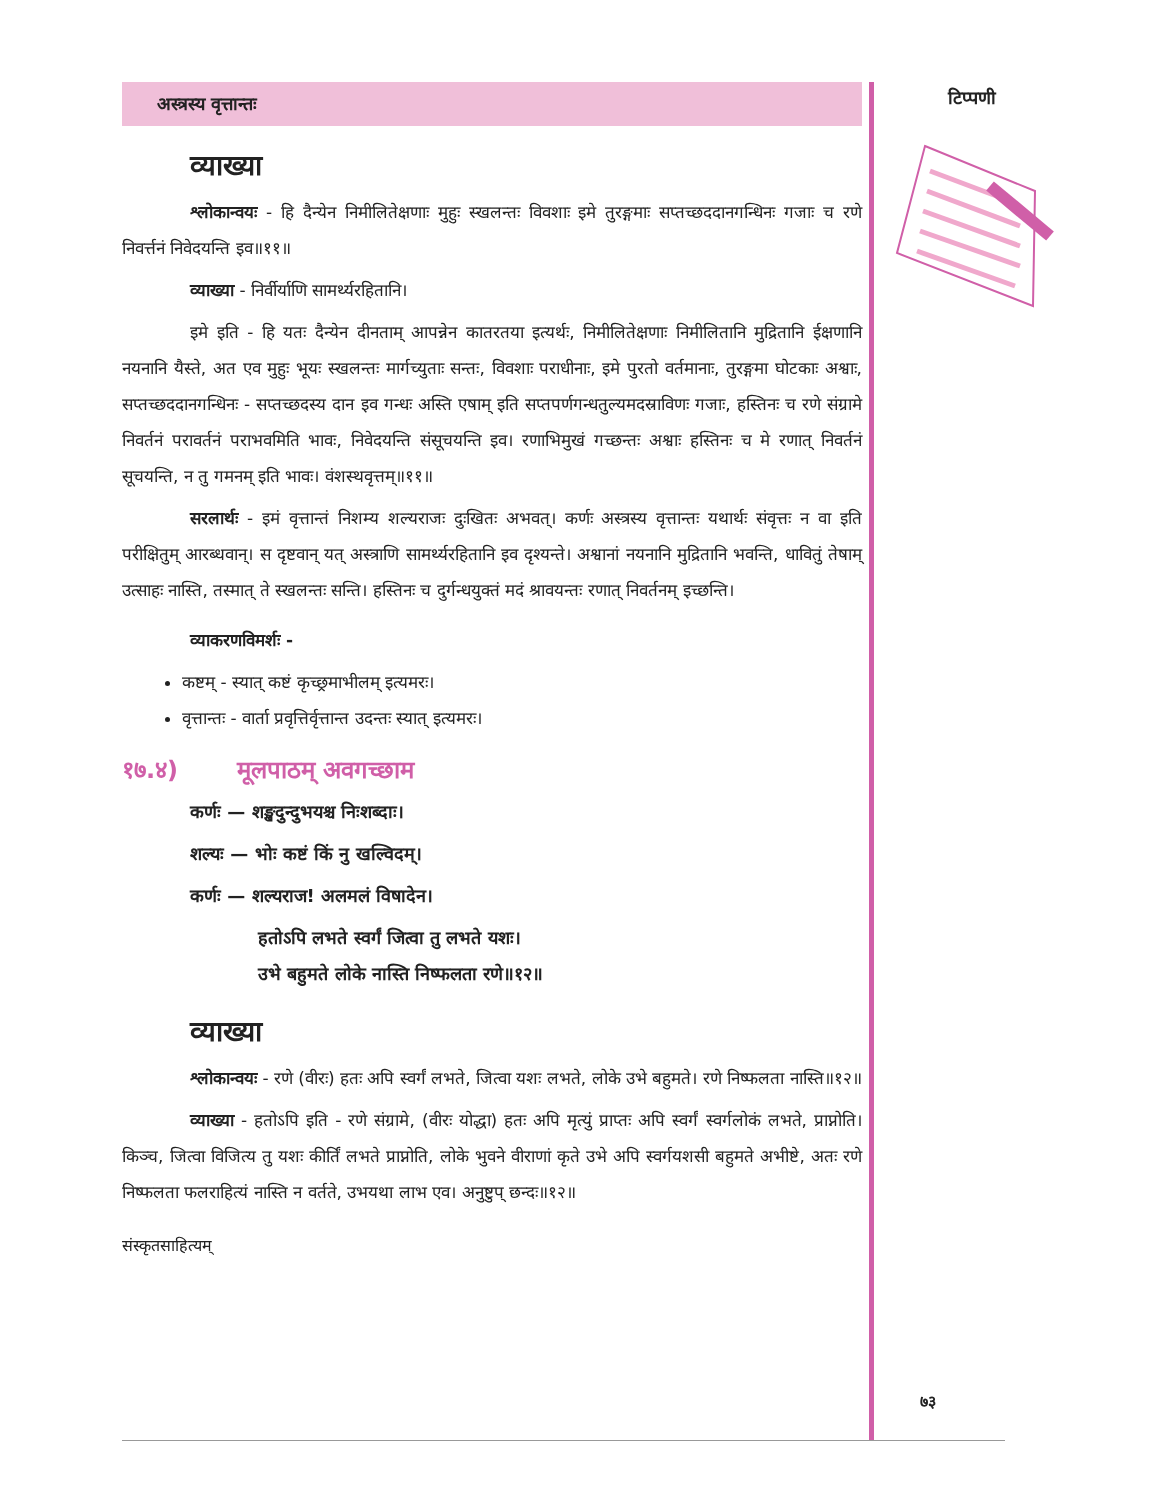अस्त्रस्य वृत्तान्तः
व्याख्या
श्लोकान्वयः - हि दैन्येन निमीलितेक्षणाः मुहुः स्खलन्तः विवशाः इमे तुरङ्गमाः सप्तच्छददानगन्धिनः गजाः च रणे निवर्त्तनं निवेदयन्ति इव॥११॥
व्याख्या - निर्वीर्याणि सामर्थ्यरहितानि।
इमे इति - हि यतः दैन्येन दीनताम् आपन्नेन कातरतया इत्यर्थः, निमीलितेक्षणाः निमीलितानि मुद्रितानि ईक्षणानि नयनानि यैस्ते, अत एव मुहुः भूयः स्खलन्तः मार्गच्युताः सन्तः, विवशाः पराधीनाः, इमे पुरतो वर्तमानाः, तुरङ्गमा घोटकाः अश्वाः, सप्तच्छददानगन्धिनः - सप्तच्छदस्य दान इव गन्धः अस्ति एषाम् इति सप्तपर्णगन्धतुल्यमदस्राविणः गजाः, हस्तिनः च रणे संग्रामे निवर्तनं परावर्तनं पराभवमिति भावः, निवेदयन्ति संसूचयन्ति इव। रणाभिमुखं गच्छन्तः अश्वाः हस्तिनः च मे रणात् निवर्तनं सूचयन्ति, न तु गमनम् इति भावः। वंशस्थवृत्तम्॥११॥
सरलार्थः - इमं वृत्तान्तं निशम्य शल्यराजः दुःखितः अभवत्। कर्णः अस्त्रस्य वृत्तान्तः यथार्थः संवृत्तः न वा इति परीक्षितुम् आरब्धवान्। स दृष्टवान् यत् अस्त्राणि सामर्थ्यरहितानि इव दृश्यन्ते। अश्वानां नयनानि मुद्रितानि भवन्ति, धावितुं तेषाम् उत्साहः नास्ति, तस्मात् ते स्खलन्तः सन्ति। हस्तिनः च दुर्गन्धयुक्तं मदं श्रावयन्तः रणात् निवर्तनम् इच्छन्ति।
व्याकरणविमर्शः -
कष्टम् - स्यात् कष्टं कृच्छ्रमाभीलम् इत्यमरः।
वृत्तान्तः - वार्ता प्रवृत्तिर्वृत्तान्त उदन्तः स्यात् इत्यमरः।
१७.४) मूलपाठम् अवगच्छाम
कर्णः — शङ्खदुन्दुभयश्च निःशब्दाः।
शल्यः — भोः कष्टं किं नु खल्विदम्।
कर्णः — शल्यराज! अलमलं विषादेन।
हतोऽपि लभते स्वर्गं जित्वा तु लभते यशः।
उभे बहुमते लोके नास्ति निष्फलता रणे॥१२॥
व्याख्या
श्लोकान्वयः - रणे (वीरः) हतः अपि स्वर्गं लभते, जित्वा यशः लभते, लोके उभे बहुमते। रणे निष्फलता नास्ति॥१२॥
व्याख्या - हतोऽपि इति - रणे संग्रामे, (वीरः योद्धा) हतः अपि मृत्युं प्राप्तः अपि स्वर्गं स्वर्गलोकं लभते, प्राप्नोति। किञ्च, जित्वा विजित्य तु यशः कीर्तिं लभते प्राप्नोति, लोके भुवने वीराणां कृते उभे अपि स्वर्गयशसी बहुमते अभीष्टे, अतः रणे निष्फलता फलराहित्यं नास्ति न वर्तते, उभयथा लाभ एव। अनुष्टुप् छन्दः॥१२॥
संस्कृतसाहित्यम्
टिप्पणी
७३